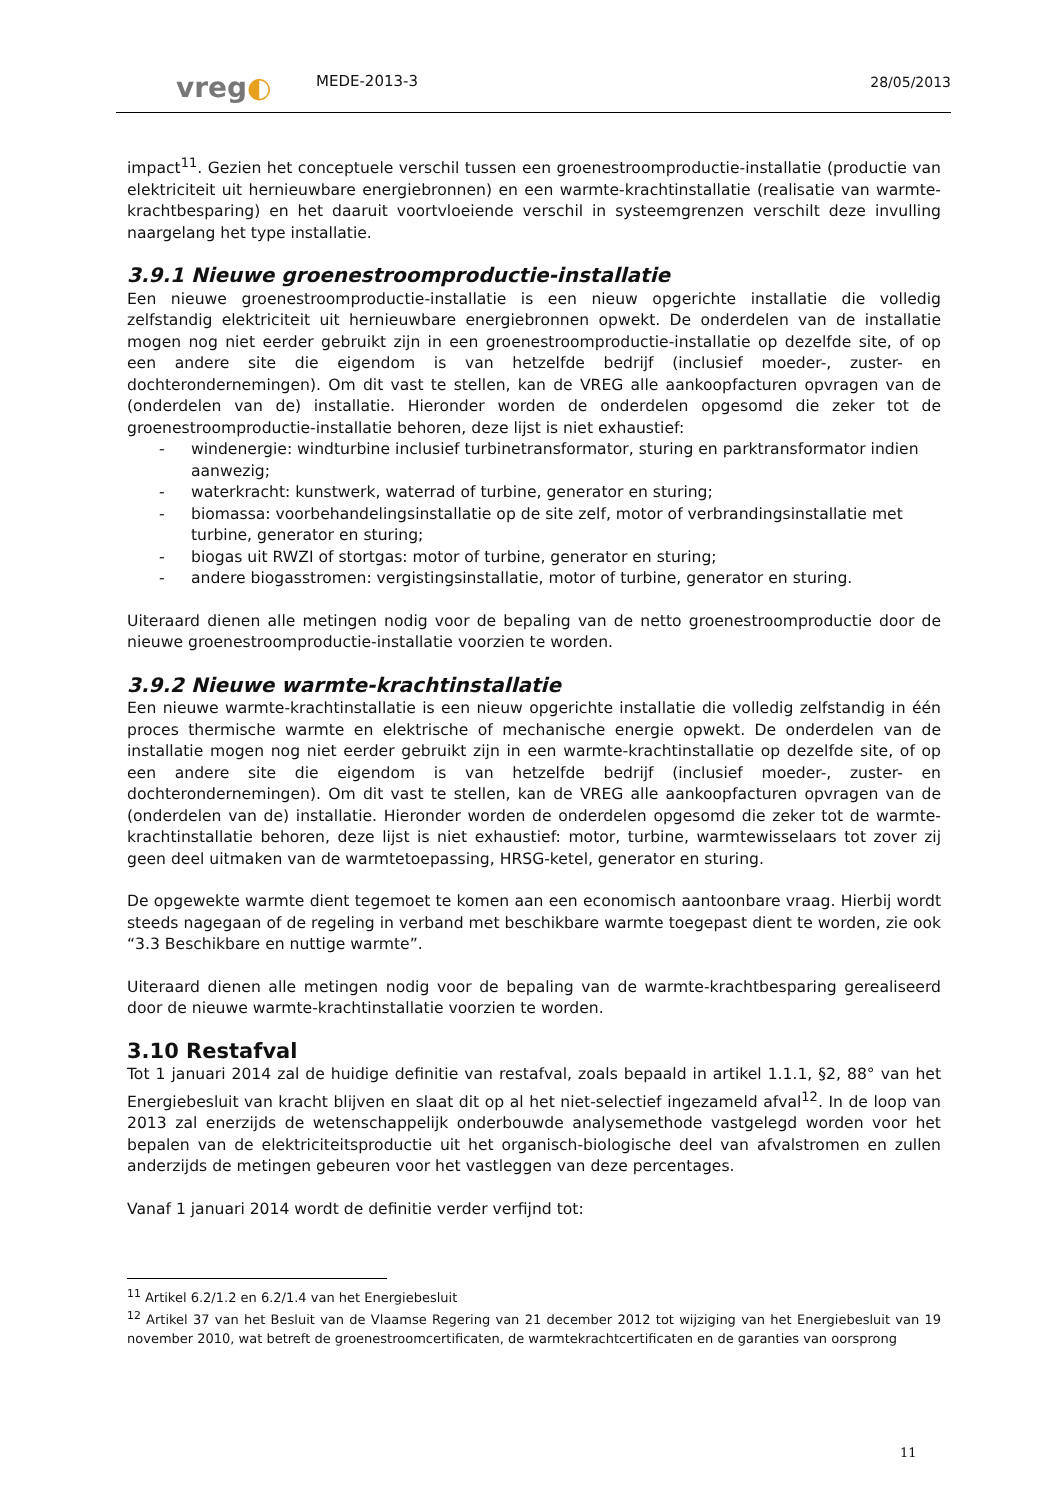vreg◐
MEDE-2013-3
28/05/2013
impact<sup>11</sup>. Gezien het conceptuele verschil tussen een groenestroomproductie-installatie (productie van elektriciteit uit hernieuwbare energiebronnen) en een warmte-krachtinstallatie (realisatie van warmte-krachtbesparing) en het daaruit voortvloeiende verschil in systeemgrenzen verschilt deze invulling naargelang het type installatie.
3.9.1 Nieuwe groenestroomproductie-installatie
Een nieuwe groenestroomproductie-installatie is een nieuw opgerichte installatie die volledig zelfstandig elektriciteit uit hernieuwbare energiebronnen opwekt. De onderdelen van de installatie mogen nog niet eerder gebruikt zijn in een groenestroomproductie-installatie op dezelfde site, of op een andere site die eigendom is van hetzelfde bedrijf (inclusief moeder-, zuster- en dochterondernemingen). Om dit vast te stellen, kan de VREG alle aankoopfacturen opvragen van de (onderdelen van de) installatie. Hieronder worden de onderdelen opgesomd die zeker tot de groenestroomproductie-installatie behoren, deze lijst is niet exhaustief:
- windenergie: windturbine inclusief turbinetransformator, sturing en parktransformator indien aanwezig;
- waterkracht: kunstwerk, waterrad of turbine, generator en sturing;
- biomassa: voorbehandelingsinstallatie op de site zelf, motor of verbrandingsinstallatie met turbine, generator en sturing;
- biogas uit RWZI of stortgas: motor of turbine, generator en sturing;
- andere biogasstromen: vergistingsinstallatie, motor of turbine, generator en sturing.
Uiteraard dienen alle metingen nodig voor de bepaling van de netto groenestroomproductie door de nieuwe groenestroomproductie-installatie voorzien te worden.
3.9.2 Nieuwe warmte-krachtinstallatie
Een nieuwe warmte-krachtinstallatie is een nieuw opgerichte installatie die volledig zelfstandig in één proces thermische warmte en elektrische of mechanische energie opwekt. De onderdelen van de installatie mogen nog niet eerder gebruikt zijn in een warmte-krachtinstallatie op dezelfde site, of op een andere site die eigendom is van hetzelfde bedrijf (inclusief moeder-, zuster- en dochterondernemingen). Om dit vast te stellen, kan de VREG alle aankoopfacturen opvragen van de (onderdelen van de) installatie. Hieronder worden de onderdelen opgesomd die zeker tot de warmte-krachtinstallatie behoren, deze lijst is niet exhaustief: motor, turbine, warmtewisselaars tot zover zij geen deel uitmaken van de warmtetoepassing, HRSG-ketel, generator en sturing.
De opgewekte warmte dient tegemoet te komen aan een economisch aantoonbare vraag. Hierbij wordt steeds nagegaan of de regeling in verband met beschikbare warmte toegepast dient te worden, zie ook “3.3 Beschikbare en nuttige warmte”.
Uiteraard dienen alle metingen nodig voor de bepaling van de warmte-krachtbesparing gerealiseerd door de nieuwe warmte-krachtinstallatie voorzien te worden.
3.10 Restafval
Tot 1 januari 2014 zal de huidige definitie van restafval, zoals bepaald in artikel 1.1.1, §2, 88° van het Energiebesluit van kracht blijven en slaat dit op al het niet-selectief ingezameld afval<sup>12</sup>. In de loop van 2013 zal enerzijds de wetenschappelijk onderbouwde analysemethode vastgelegd worden voor het bepalen van de elektriciteitsproductie uit het organisch-biologische deel van afvalstromen en zullen anderzijds de metingen gebeuren voor het vastleggen van deze percentages.
Vanaf 1 januari 2014 wordt de definitie verder verfijnd tot:
<sup>11</sup> Artikel 6.2/1.2 en 6.2/1.4 van het Energiebesluit
<sup>12</sup> Artikel 37 van het Besluit van de Vlaamse Regering van 21 december 2012 tot wijziging van het Energiebesluit van 19 november 2010, wat betreft de groenestroomcertificaten, de warmtekrachtcertificaten en de garanties van oorsprong
11